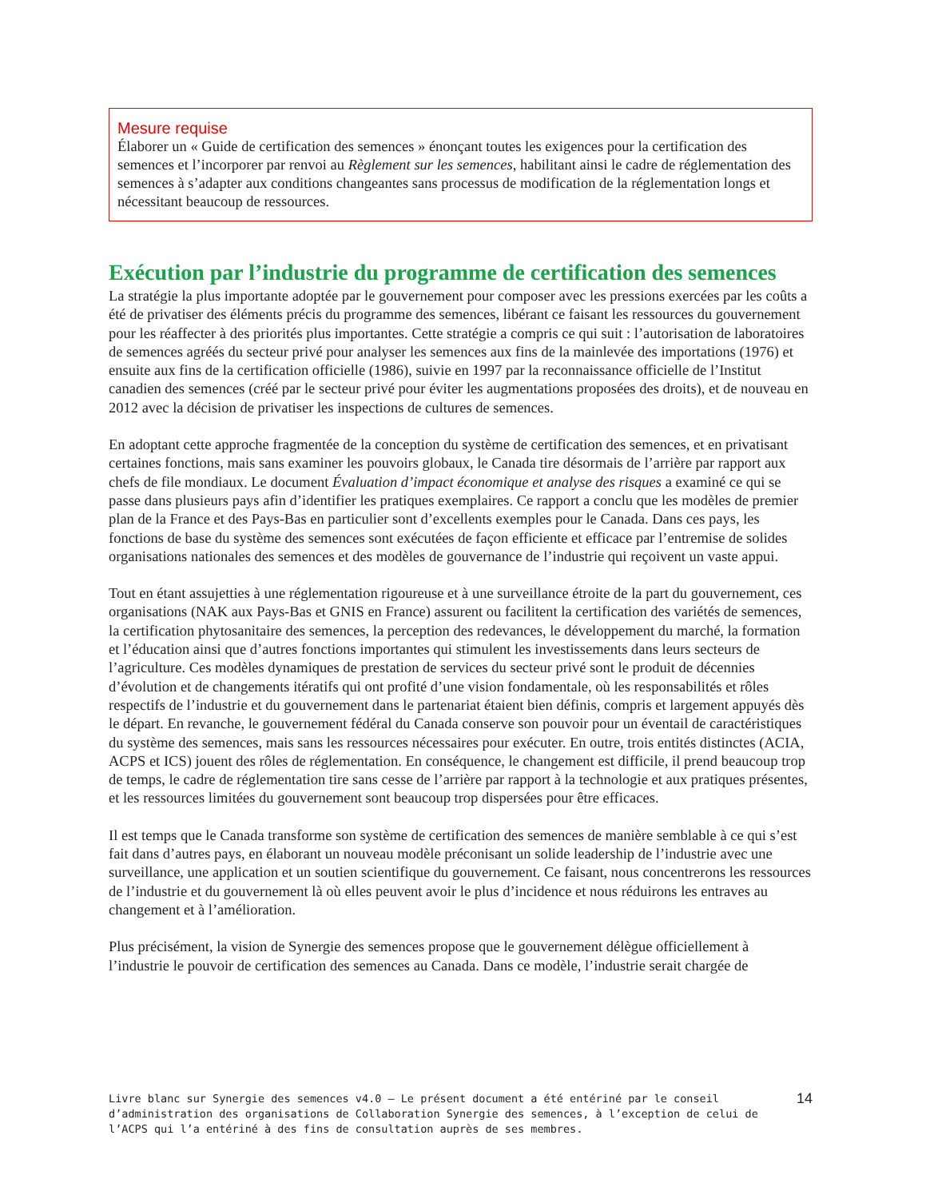Mesure requise
Élaborer un « Guide de certification des semences » énonçant toutes les exigences pour la certification des semences et l’incorporer par renvoi au Règlement sur les semences, habilitant ainsi le cadre de réglementation des semences à s’adapter aux conditions changeantes sans processus de modification de la réglementation longs et nécessitant beaucoup de ressources.
Exécution par l’industrie du programme de certification des semences
La stratégie la plus importante adoptée par le gouvernement pour composer avec les pressions exercées par les coûts a été de privatiser des éléments précis du programme des semences, libérant ce faisant les ressources du gouvernement pour les réaffecter à des priorités plus importantes. Cette stratégie a compris ce qui suit : l’autorisation de laboratoires de semences agréés du secteur privé pour analyser les semences aux fins de la mainlevée des importations (1976) et ensuite aux fins de la certification officielle (1986), suivie en 1997 par la reconnaissance officielle de l’Institut canadien des semences (créé par le secteur privé pour éviter les augmentations proposées des droits), et de nouveau en 2012 avec la décision de privatiser les inspections de cultures de semences.
En adoptant cette approche fragmentée de la conception du système de certification des semences, et en privatisant certaines fonctions, mais sans examiner les pouvoirs globaux, le Canada tire désormais de l’arrière par rapport aux chefs de file mondiaux. Le document Évaluation d’impact économique et analyse des risques a examiné ce qui se passe dans plusieurs pays afin d’identifier les pratiques exemplaires. Ce rapport a conclu que les modèles de premier plan de la France et des Pays-Bas en particulier sont d’excellents exemples pour le Canada. Dans ces pays, les fonctions de base du système des semences sont exécutées de façon efficiente et efficace par l’entremise de solides organisations nationales des semences et des modèles de gouvernance de l’industrie qui reçoivent un vaste appui.
Tout en étant assujetties à une réglementation rigoureuse et à une surveillance étroite de la part du gouvernement, ces organisations (NAK aux Pays-Bas et GNIS en France) assurent ou facilitent la certification des variétés de semences, la certification phytosanitaire des semences, la perception des redevances, le développement du marché, la formation et l’éducation ainsi que d’autres fonctions importantes qui stimulent les investissements dans leurs secteurs de l’agriculture. Ces modèles dynamiques de prestation de services du secteur privé sont le produit de décennies d’évolution et de changements itératifs qui ont profité d’une vision fondamentale, où les responsabilités et rôles respectifs de l’industrie et du gouvernement dans le partenariat étaient bien définis, compris et largement appuyés dès le départ. En revanche, le gouvernement fédéral du Canada conserve son pouvoir pour un éventail de caractéristiques du système des semences, mais sans les ressources nécessaires pour exécuter. En outre, trois entités distinctes (ACIA, ACPS et ICS) jouent des rôles de réglementation. En conséquence, le changement est difficile, il prend beaucoup trop de temps, le cadre de réglementation tire sans cesse de l’arrière par rapport à la technologie et aux pratiques présentes, et les ressources limitées du gouvernement sont beaucoup trop dispersées pour être efficaces.
Il est temps que le Canada transforme son système de certification des semences de manière semblable à ce qui s’est fait dans d’autres pays, en élaborant un nouveau modèle préconisant un solide leadership de l’industrie avec une surveillance, une application et un soutien scientifique du gouvernement. Ce faisant, nous concentrerons les ressources de l’industrie et du gouvernement là où elles peuvent avoir le plus d’incidence et nous réduirons les entraves au changement et à l’amélioration.
Plus précisément, la vision de Synergie des semences propose que le gouvernement délègue officiellement à l’industrie le pouvoir de certification des semences au Canada. Dans ce modèle, l’industrie serait chargée de
Livre blanc sur Synergie des semences v4.0 – Le présent document a été entériné par le conseil d’administration des organisations de Collaboration Synergie des semences, à l’exception de celui de l’ACPS qui l’a entériné à des fins de consultation auprès de ses membres.
14